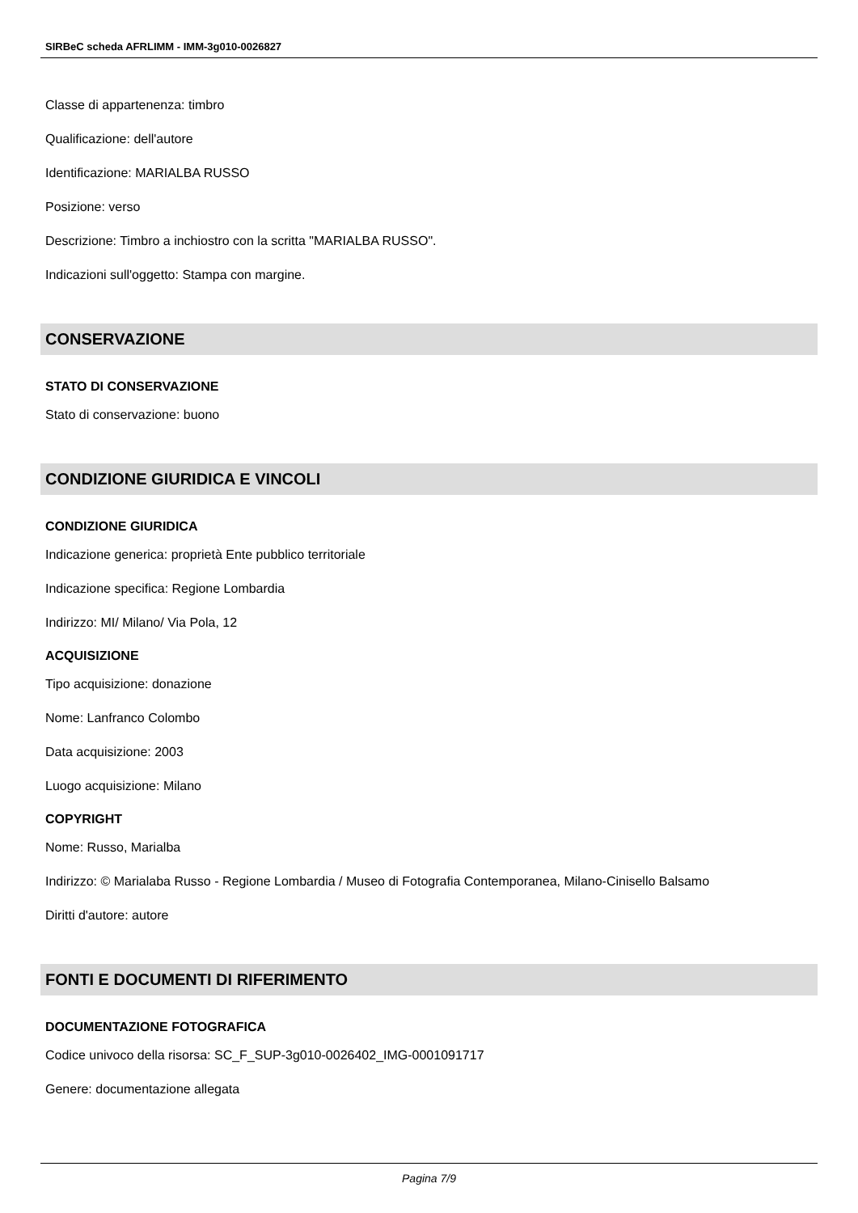SIRBeC scheda AFRLIMM - IMM-3g010-0026827
Classe di appartenenza: timbro
Qualificazione: dell'autore
Identificazione: MARIALBA RUSSO
Posizione: verso
Descrizione: Timbro a inchiostro con la scritta "MARIALBA RUSSO".
Indicazioni sull'oggetto: Stampa con margine.
CONSERVAZIONE
STATO DI CONSERVAZIONE
Stato di conservazione: buono
CONDIZIONE GIURIDICA E VINCOLI
CONDIZIONE GIURIDICA
Indicazione generica: proprietà Ente pubblico territoriale
Indicazione specifica: Regione Lombardia
Indirizzo: MI/ Milano/ Via Pola, 12
ACQUISIZIONE
Tipo acquisizione: donazione
Nome: Lanfranco Colombo
Data acquisizione: 2003
Luogo acquisizione: Milano
COPYRIGHT
Nome: Russo, Marialba
Indirizzo: © Marialaba Russo - Regione Lombardia / Museo di Fotografia Contemporanea, Milano-Cinisello Balsamo
Diritti d'autore: autore
FONTI E DOCUMENTI DI RIFERIMENTO
DOCUMENTAZIONE FOTOGRAFICA
Codice univoco della risorsa: SC_F_SUP-3g010-0026402_IMG-0001091717
Genere: documentazione allegata
Pagina 7/9